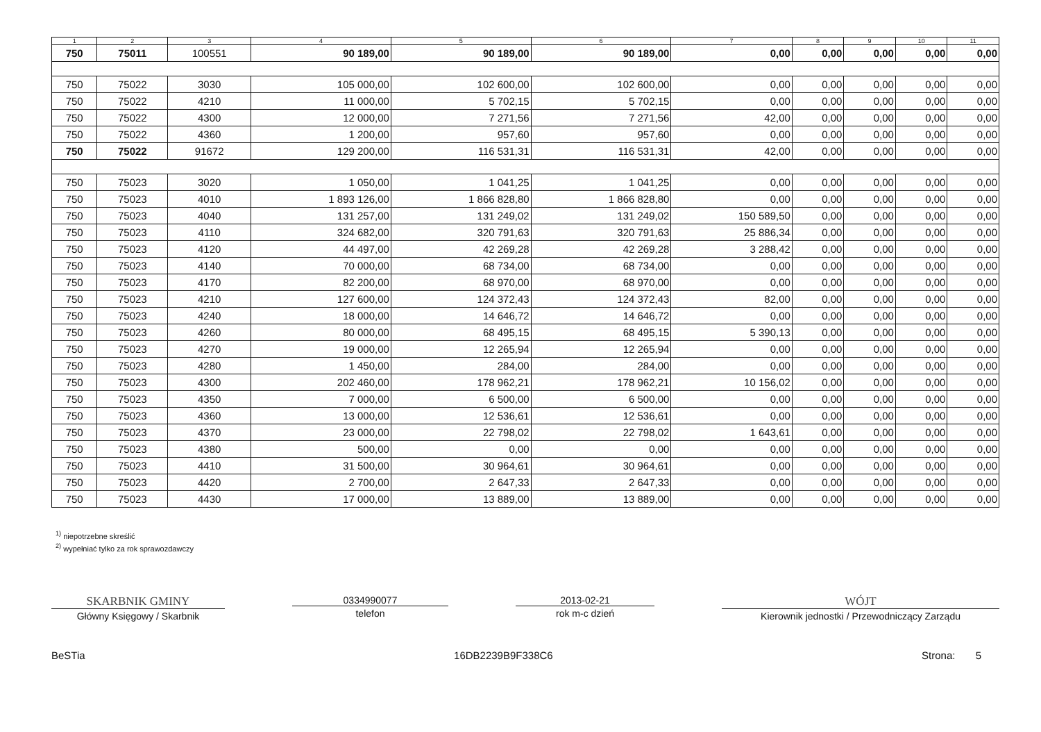| 1 | 2 | 3 | 4 | 5 | 6 | 7 | 8 | 9 | 10 | 11 |
| --- | --- | --- | --- | --- | --- | --- | --- | --- | --- | --- |
| 750 | 75011 | 100551 | 90 189,00 | 90 189,00 | 90 189,00 | 0,00 | 0,00 | 0,00 | 0,00 | 0,00 |
| 750 | 75022 | 3030 | 105 000,00 | 102 600,00 | 102 600,00 | 0,00 | 0,00 | 0,00 | 0,00 | 0,00 |
| 750 | 75022 | 4210 | 11 000,00 | 5 702,15 | 5 702,15 | 0,00 | 0,00 | 0,00 | 0,00 | 0,00 |
| 750 | 75022 | 4300 | 12 000,00 | 7 271,56 | 7 271,56 | 42,00 | 0,00 | 0,00 | 0,00 | 0,00 |
| 750 | 75022 | 4360 | 1 200,00 | 957,60 | 957,60 | 0,00 | 0,00 | 0,00 | 0,00 | 0,00 |
| 750 | 75022 | 91672 | 129 200,00 | 116 531,31 | 116 531,31 | 42,00 | 0,00 | 0,00 | 0,00 | 0,00 |
| 750 | 75023 | 3020 | 1 050,00 | 1 041,25 | 1 041,25 | 0,00 | 0,00 | 0,00 | 0,00 | 0,00 |
| 750 | 75023 | 4010 | 1 893 126,00 | 1 866 828,80 | 1 866 828,80 | 0,00 | 0,00 | 0,00 | 0,00 | 0,00 |
| 750 | 75023 | 4040 | 131 257,00 | 131 249,02 | 131 249,02 | 150 589,50 | 0,00 | 0,00 | 0,00 | 0,00 |
| 750 | 75023 | 4110 | 324 682,00 | 320 791,63 | 320 791,63 | 25 886,34 | 0,00 | 0,00 | 0,00 | 0,00 |
| 750 | 75023 | 4120 | 44 497,00 | 42 269,28 | 42 269,28 | 3 288,42 | 0,00 | 0,00 | 0,00 | 0,00 |
| 750 | 75023 | 4140 | 70 000,00 | 68 734,00 | 68 734,00 | 0,00 | 0,00 | 0,00 | 0,00 | 0,00 |
| 750 | 75023 | 4170 | 82 200,00 | 68 970,00 | 68 970,00 | 0,00 | 0,00 | 0,00 | 0,00 | 0,00 |
| 750 | 75023 | 4210 | 127 600,00 | 124 372,43 | 124 372,43 | 82,00 | 0,00 | 0,00 | 0,00 | 0,00 |
| 750 | 75023 | 4240 | 18 000,00 | 14 646,72 | 14 646,72 | 0,00 | 0,00 | 0,00 | 0,00 | 0,00 |
| 750 | 75023 | 4260 | 80 000,00 | 68 495,15 | 68 495,15 | 5 390,13 | 0,00 | 0,00 | 0,00 | 0,00 |
| 750 | 75023 | 4270 | 19 000,00 | 12 265,94 | 12 265,94 | 0,00 | 0,00 | 0,00 | 0,00 | 0,00 |
| 750 | 75023 | 4280 | 1 450,00 | 284,00 | 284,00 | 0,00 | 0,00 | 0,00 | 0,00 | 0,00 |
| 750 | 75023 | 4300 | 202 460,00 | 178 962,21 | 178 962,21 | 10 156,02 | 0,00 | 0,00 | 0,00 | 0,00 |
| 750 | 75023 | 4350 | 7 000,00 | 6 500,00 | 6 500,00 | 0,00 | 0,00 | 0,00 | 0,00 | 0,00 |
| 750 | 75023 | 4360 | 13 000,00 | 12 536,61 | 12 536,61 | 0,00 | 0,00 | 0,00 | 0,00 | 0,00 |
| 750 | 75023 | 4370 | 23 000,00 | 22 798,02 | 22 798,02 | 1 643,61 | 0,00 | 0,00 | 0,00 | 0,00 |
| 750 | 75023 | 4380 | 500,00 | 0,00 | 0,00 | 0,00 | 0,00 | 0,00 | 0,00 | 0,00 |
| 750 | 75023 | 4410 | 31 500,00 | 30 964,61 | 30 964,61 | 0,00 | 0,00 | 0,00 | 0,00 | 0,00 |
| 750 | 75023 | 4420 | 2 700,00 | 2 647,33 | 2 647,33 | 0,00 | 0,00 | 0,00 | 0,00 | 0,00 |
| 750 | 75023 | 4430 | 17 000,00 | 13 889,00 | 13 889,00 | 0,00 | 0,00 | 0,00 | 0,00 | 0,00 |
<sup>1)</sup> niepotrzebne skreślić
<sup>2)</sup> wypełniać tylko za rok sprawozdawczy
SKARBNIK GMINY
Główny Księgowy / Skarbnik
0334990077
telefon
2013-02-21
rok m-c dzień
WÓJT
Kierownik jednostki / Przewodniczący Zarządu
BeSTia 16DB2239B9F338C6 Strona: 5